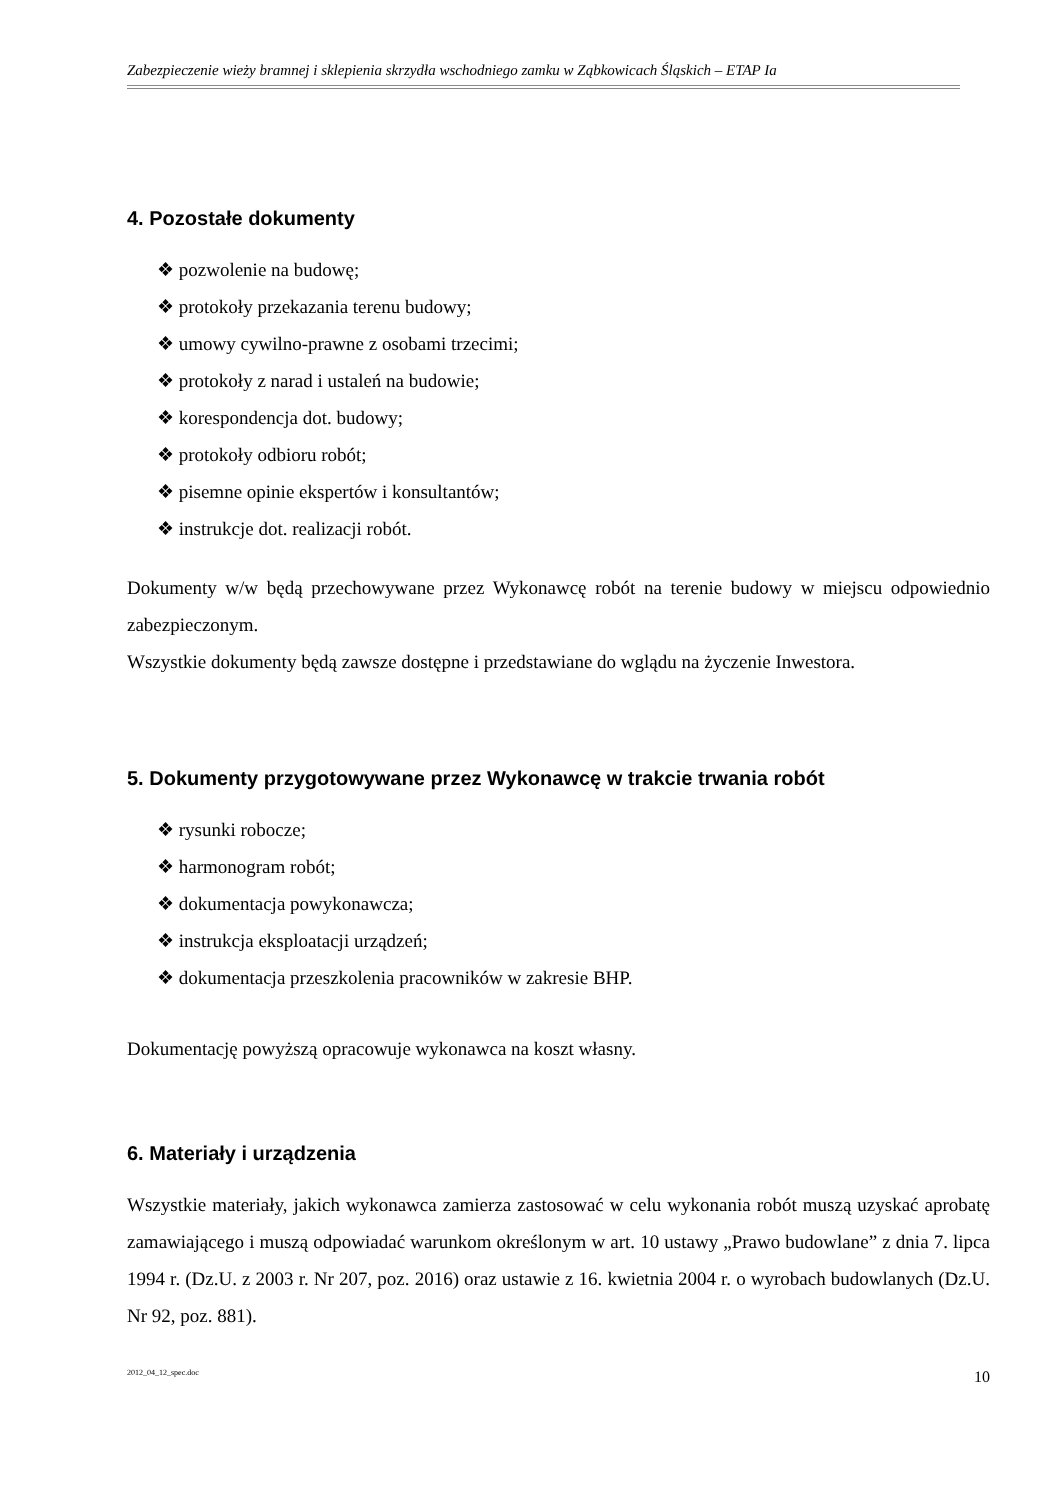Zabezpieczenie wieży bramnej i sklepienia skrzydła wschodniego zamku w Ząbkowicach Śląskich – ETAP Ia
4. Pozostałe dokumenty
❖ pozwolenie na budowę;
❖ protokoły przekazania terenu budowy;
❖ umowy cywilno-prawne z osobami trzecimi;
❖ protokoły z narad i ustaleń na budowie;
❖ korespondencja dot. budowy;
❖ protokoły odbioru robót;
❖ pisemne opinie ekspertów i konsultantów;
❖ instrukcje dot. realizacji robót.
Dokumenty w/w będą przechowywane przez Wykonawcę robót na terenie budowy w miejscu odpowiednio zabezpieczonym.
Wszystkie dokumenty będą zawsze dostępne i przedstawiane do wglądu na życzenie Inwestora.
5. Dokumenty przygotowywane przez Wykonawcę w trakcie trwania robót
❖ rysunki robocze;
❖ harmonogram robót;
❖ dokumentacja powykonawcza;
❖ instrukcja eksploatacji urządzeń;
❖ dokumentacja przeszkolenia pracowników w zakresie BHP.
Dokumentację powyższą opracowuje wykonawca na koszt własny.
6. Materiały i urządzenia
Wszystkie materiały, jakich wykonawca zamierza zastosować w celu wykonania robót muszą uzyskać aprobatę zamawiającego i muszą odpowiadać warunkom określonym w art. 10 ustawy „Prawo budowlane” z dnia 7. lipca 1994 r. (Dz.U. z 2003 r. Nr 207, poz. 2016) oraz ustawie z 16. kwietnia 2004 r. o wyrobach budowlanych (Dz.U. Nr 92, poz. 881).
2012_04_12_spec.doc 10